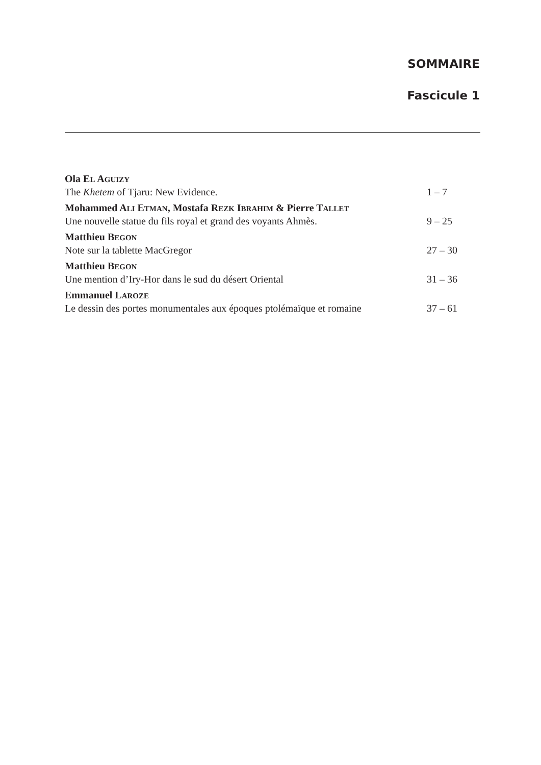SOMMAIRE
Fascicule 1
Ola EL AGUIZY
The Khetem of Tjaru: New Evidence. 1 – 7
Mohammed ALI ETMAN, Mostafa REZK IBRAHIM & Pierre TALLET
Une nouvelle statue du fils royal et grand des voyants Ahmès. 9 – 25
Matthieu BEGON
Note sur la tablette MacGregor 27 – 30
Matthieu BEGON
Une mention d’Iry-Hor dans le sud du désert Oriental 31 – 36
Emmanuel LAROZE
Le dessin des portes monumentales aux époques ptolémaïque et romaine 37 – 61